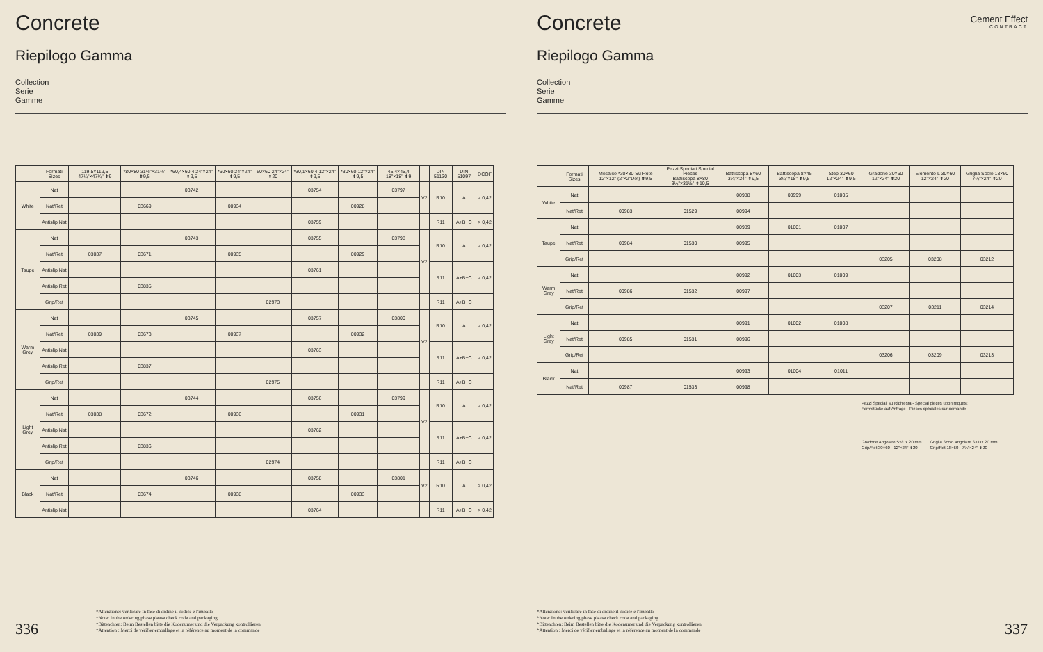Concrete
Riepilogo Gamma
Collection
Serie
Gamme
| | Formati Sizes | 119,5×119,5 47¼"×47¼" ⇟9 | *80×80 31½"×31½" ⇟9,5 | *60,4×60,4 24"×24" ⇟9,5 | *60×60 24"×24" ⇟9,5 | 60×60 24"×24" ⇟20 | *30,1×60,4 12"×24" ⇟9,5 | *30×60 12"×24" ⇟9,5 | 45,4×45,4 18"×18" ⇟9 | | DIN 51130 | DIN 51097 | DCOF |
| --- | --- | --- | --- | --- | --- | --- | --- | --- | --- | --- | --- | --- | --- |
| White | Nat | | | 03742 | | | 03754 | | 03797 | V2 | R10 | A | > 0,42 |
| | Nat/Ret | | 03669 | | 00934 | | | 00928 | | | | | |
| | Antislip Nat | | | | | | 03759 | | | | R11 | A+B+C | > 0,42 |
| Taupe | Nat | | | 03743 | | | 03755 | | 03798 | V2 | R10 | A | > 0,42 |
| | Nat/Ret | 03037 | 03671 | | 00935 | | | 00929 | | | | | |
| | Antislip Nat | | | | | | 03761 | | | | R11 | A+B+C | > 0,42 |
| | Antislip Ret | | 03835 | | | | | | | | | | |
| | Grip/Ret | | | | | 02973 | | | | | R11 | A+B+C | |
| Warm Grey | Nat | | | 03745 | | | 03757 | | 03800 | V2 | R10 | A | > 0,42 |
| | Nat/Ret | 03039 | 03673 | | 00937 | | | 00932 | | | | | |
| | Antislip Nat | | | | | | 03763 | | | | R11 | A+B+C | > 0,42 |
| | Antislip Ret | | 03837 | | | | | | | | | | |
| | Grip/Ret | | | | | 02975 | | | | | R11 | A+B+C | |
| Light Grey | Nat | | | 03744 | | | 03756 | | 03799 | V2 | R10 | A | > 0,42 |
| | Nat/Ret | 03038 | 03672 | | 00936 | | | 00931 | | | | | |
| | Antislip Nat | | | | | | 03762 | | | | R11 | A+B+C | > 0,42 |
| | Antislip Ret | | 03836 | | | | | | | | | | |
| | Grip/Ret | | | | | 02974 | | | | | R11 | A+B+C | |
| Black | Nat | | | 03746 | | | 03758 | | 03801 | V2 | R10 | A | > 0,42 |
| | Nat/Ret | | 03674 | | 00938 | | | 00933 | | | | | |
| | Antislip Nat | | | | | | 03764 | | | | R11 | A+B+C | > 0,42 |
*Attenzione: verificare in fase di ordine il codice e l'imballo
*Note: In the ordering phase please check code and packaging
*Bitteachten: Beim Bestellen bitte die Kodenumer und die Verpackung kontrollieren
*Attention : Merci de vérifier emballage et la référence au moment de la commande
336
Cement Effect
CONTRACT
Concrete
Riepilogo Gamma
Collection
Serie
Gamme
| | Formati Sizes | Mosaico *30×30 Su Rete 12"×12" (2"×2"Dot) ⇟9,5 | Pezzi Speciali Special Pieces Battiscopa 8×80 3¼"×31½" ⇟10,5 | Battiscopa 8×60 3¼"×24" ⇟9,5 | Battiscopa 8×45 3¼"×18" ⇟9,5 | Step 30×60 12"×24" ⇟9,5 | Gradone 30×60 12"×24" ⇟20 | Elemento L 30×60 12"×24" ⇟20 | Griglia Scolo 18×60 7¼"×24" ⇟20 |
| --- | --- | --- | --- | --- | --- | --- | --- | --- | --- |
| White | Nat | | | 00988 | 00999 | 01005 | | | |
| | Nat/Ret | 00983 | 01529 | 00994 | | | | | |
| Taupe | Nat | | | 00989 | 01001 | 01007 | | | |
| | Nat/Ret | 00984 | 01530 | 00995 | | | | | |
| | Grip/Ret | | | | | | 03205 | 03208 | 03212 |
| Warm Grey | Nat | | | 00992 | 01003 | 01009 | | | |
| | Nat/Ret | 00986 | 01532 | 00997 | | | | | |
| | Grip/Ret | | | | | | 03207 | 03211 | 03214 |
| Light Grey | Nat | | | 00991 | 01002 | 01008 | | | |
| | Nat/Ret | 00985 | 01531 | 00996 | | | | | |
| | Grip/Ret | | | | | | 03206 | 03209 | 03213 |
| Black | Nat | | | 00993 | 01004 | 01011 | | | |
| | Nat/Ret | 00987 | 01533 | 00998 | | | | | |
Pezzi Speciali su Richiesta - Special pieces upon request
Formstücke auf Anfrage - Pièces spéciales sur demande
Gradone Angolare Sx/Dx 20 mm
Grip/Ret 30×60 - 12"×24" ⇟20
Griglia Scolo Angolare Sx/Dx 20 mm
Grip/Ret 18×60 - 7¼"×24" ⇟20
*Attenzione: verificare in fase di ordine il codice e l'imballo
*Note: In the ordering phase please check code and packaging
*Bitteachten: Beim Bestellen bitte die Kodenumer und die Verpackung kontrollieren
*Attention : Merci de vérifier emballage et la référence au moment de la commande
337